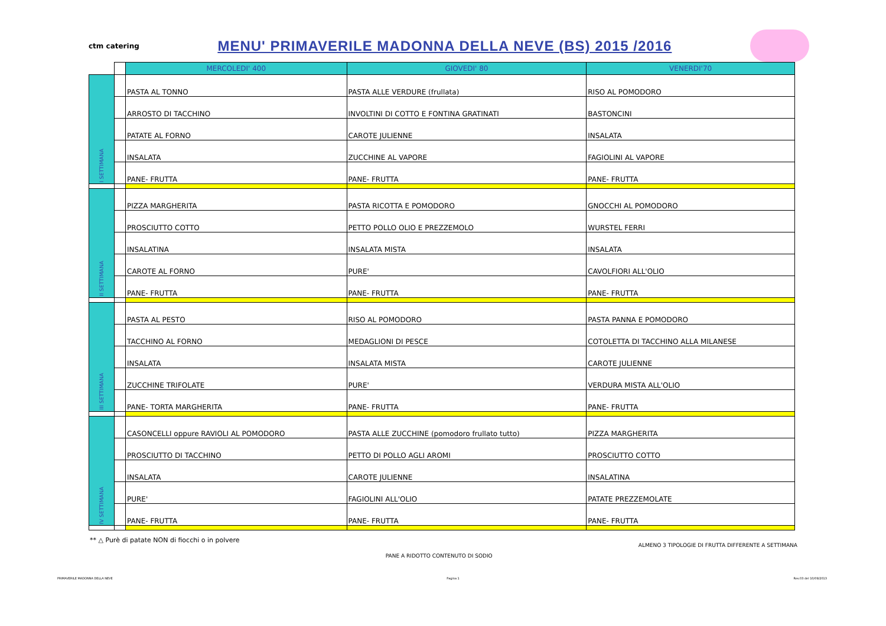ctm catering
MENU' PRIMAVERILE MADONNA DELLA NEVE (BS) 2015 /2016
| | | MERCOLEDI' 400 | GIOVEDI' 80 | VENERDI'70 |
| I SETTIMANA | | PASTA AL TONNO | PASTA ALLE VERDURE (frullata) | RISO AL POMODORO |
| | | ARROSTO DI TACCHINO | INVOLTINI DI COTTO E FONTINA GRATINATI | BASTONCINI |
| | | PATATE AL FORNO | CAROTE JULIENNE | INSALATA |
| | | INSALATA | ZUCCHINE AL VAPORE | FAGIOLINI AL VAPORE |
| | | PANE- FRUTTA | PANE- FRUTTA | PANE- FRUTTA |
| II SETTIMANA | | PIZZA MARGHERITA | PASTA RICOTTA E POMODORO | GNOCCHI AL POMODORO |
| | | PROSCIUTTO COTTO | PETTO POLLO OLIO E PREZZEMOLO | WURSTEL FERRI |
| | | INSALATINA | INSALATA MISTA | INSALATA |
| | | CAROTE AL FORNO | PURE' | CAVOLFIORI ALL'OLIO |
| | | PANE- FRUTTA | PANE- FRUTTA | PANE- FRUTTA |
| III SETTIMANA | | PASTA AL PESTO | RISO AL POMODORO | PASTA PANNA E POMODORO |
| | | TACCHINO AL FORNO | MEDAGLIONI DI PESCE | COTOLETTA DI TACCHINO ALLA MILANESE |
| | | INSALATA | INSALATA MISTA | CAROTE JULIENNE |
| | | ZUCCHINE TRIFOLATE | PURE' | VERDURA MISTA ALL'OLIO |
| | | PANE- TORTA MARGHERITA | PANE- FRUTTA | PANE- FRUTTA |
| IV SETTIMANA | | CASONCELLI oppure RAVIOLI AL POMODORO | PASTA ALLE ZUCCHINE (pomodoro frullato tutto) | PIZZA MARGHERITA |
| | | PROSCIUTTO DI TACCHINO | PETTO DI POLLO AGLI AROMI | PROSCIUTTO COTTO |
| | | INSALATA | CAROTE JULIENNE | INSALATINA |
| | | PURE' | FAGIOLINI ALL'OLIO | PATATE PREZZEMOLATE |
| | | PANE- FRUTTA | PANE- FRUTTA | PANE- FRUTTA |
** △ Purè di patate NON di fiocchi o in polvere PANE A RIDOTTO CONTENUTO DI SODIO ALMENO 3 TIPOLOGIE DI FRUTTA DIFFERENTE A SETTIMANA
PRIMAVERILE MADONNA DELLA NEVE Pagina 1 Rev.03 del 10/09/2013